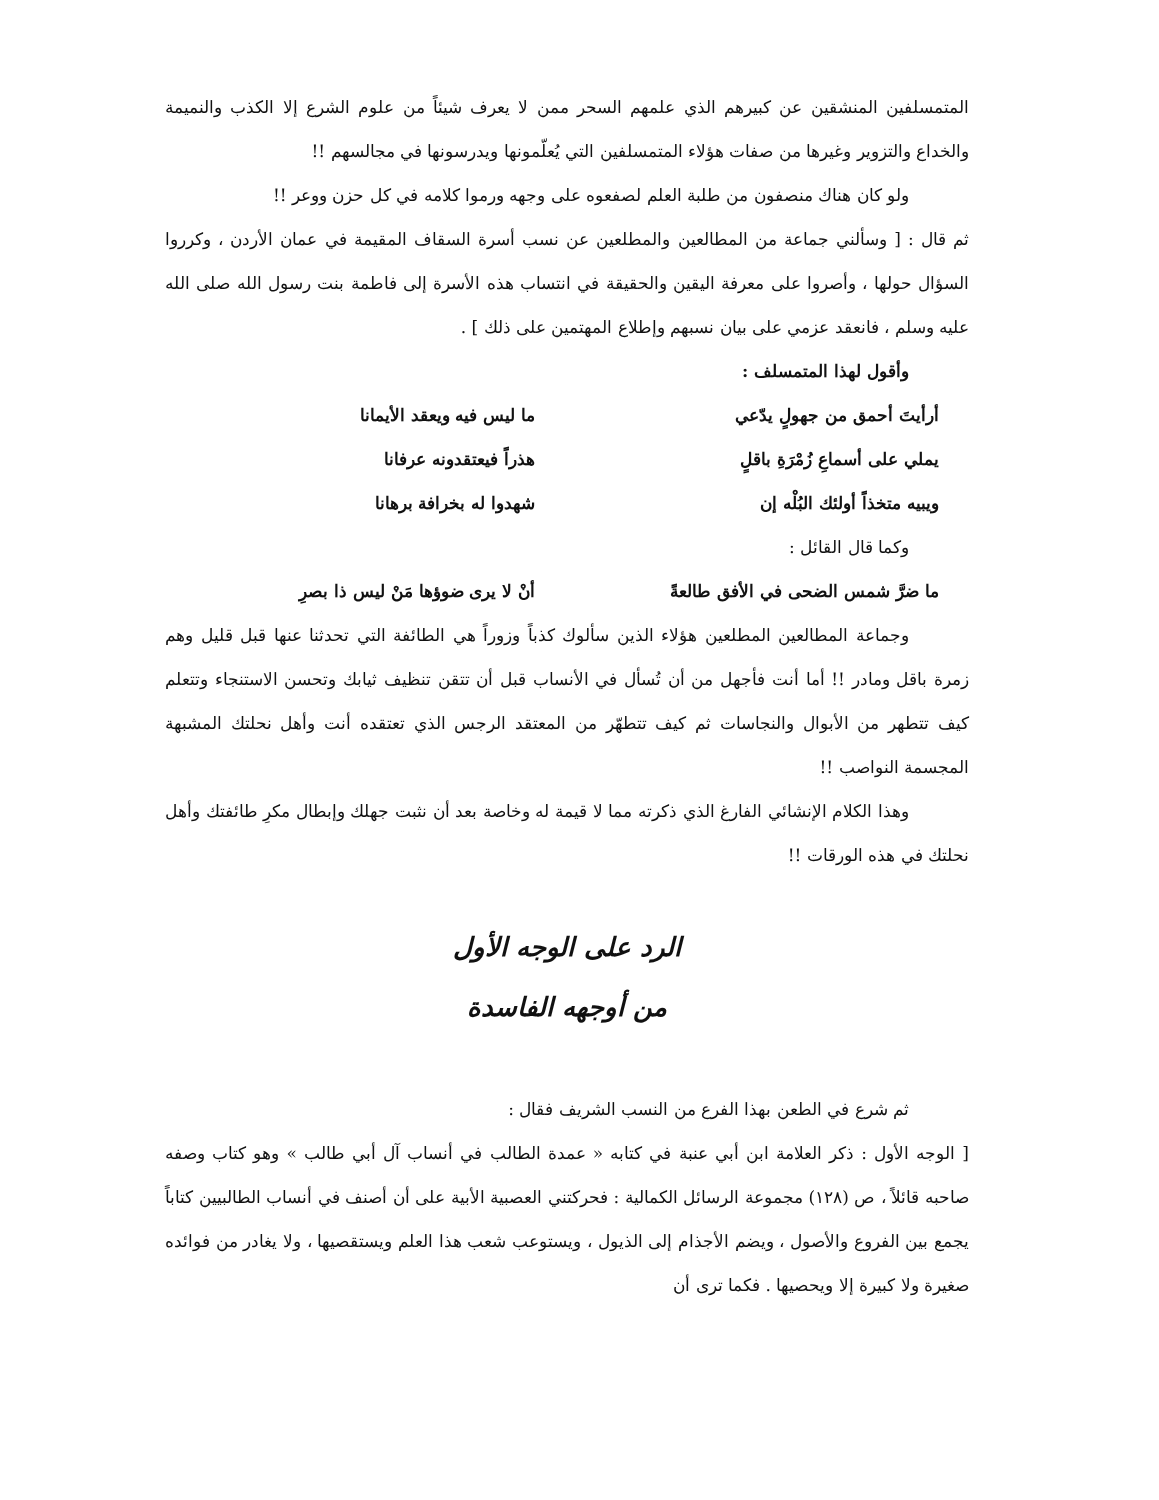المتمسلفين المنشقين عن كبيرهم الذي علمهم السحر ممن لا يعرف شيئاً من علوم الشرع إلا الكذب والنميمة والخداع والتزوير وغيرها من صفات هؤلاء المتمسلفين التي يُعلّمونها ويدرسونها في مجالسهم !!
ولو كان هناك منصفون من طلبة العلم لصفعوه على وجهه ورموا كلامه في كل حزن ووعر !!
ثم قال : [ وسألني جماعة من المطالعين والمطلعين عن نسب أسرة السقاف المقيمة في عمان الأردن ، وكرروا السؤال حولها ، وأصروا على معرفة اليقين والحقيقة في انتساب هذه الأسرة إلى فاطمة بنت رسول الله صلى الله عليه وسلم ، فانعقد عزمي على بيان نسبهم وإطلاع المهتمين على ذلك ] .
وأقول لهذا المتمسلف :
أرأيتَ أحمق من جهولٍ يدّعي ما ليس فيه ويعقد الأيمانا
يملي على أسماعِ زُمْرَةِ باقلٍ هذراً فيعتقدونه عرفانا
ويبيه متخذاً أولئك البُلْه إن شهدوا له بخرافة برهانا
وكما قال القائل :
ما ضرَّ شمس الضحى في الأفق طالعةً أنْ لا يرى ضوؤها مَنْ ليس ذا بصرِ
وجماعة المطالعين المطلعين هؤلاء الذين سألوك كذباً وزوراً هي الطائفة التي تحدثنا عنها قبل قليل وهم زمرة باقل ومادر !! أما أنت فأجهل من أن تُسأل في الأنساب قبل أن تتقن تنظيف ثيابك وتحسن الاستنجاء وتتعلم كيف تتطهر من الأبوال والنجاسات ثم كيف تتطهّر من المعتقد الرجس الذي تعتقده أنت وأهل نحلتك المشبهة المجسمة النواصب !!
وهذا الكلام الإنشائي الفارغ الذي ذكرته مما لا قيمة له وخاصة بعد أن نثبت جهلك وإبطال مكرِ طائفتك وأهل نحلتك في هذه الورقات !!
الرد على الوجه الأول
من أوجهه الفاسدة
ثم شرع في الطعن بهذا الفرع من النسب الشريف فقال :
[ الوجه الأول : ذكر العلامة ابن أبي عنبة في كتابه « عمدة الطالب في أنساب آل أبي طالب » وهو كتاب وصفه صاحبه قائلاً ، ص (١٢٨) مجموعة الرسائل الكمالية : فحركتني العصبية الأبية على أن أصنف في أنساب الطالبيين كتاباً يجمع بين الفروع والأصول ، ويضم الأجذام إلى الذيول ، ويستوعب شعب هذا العلم ويستقصيها ، ولا يغادر من فوائده صغيرة ولا كبيرة إلا ويحصيها . فكما ترى أن